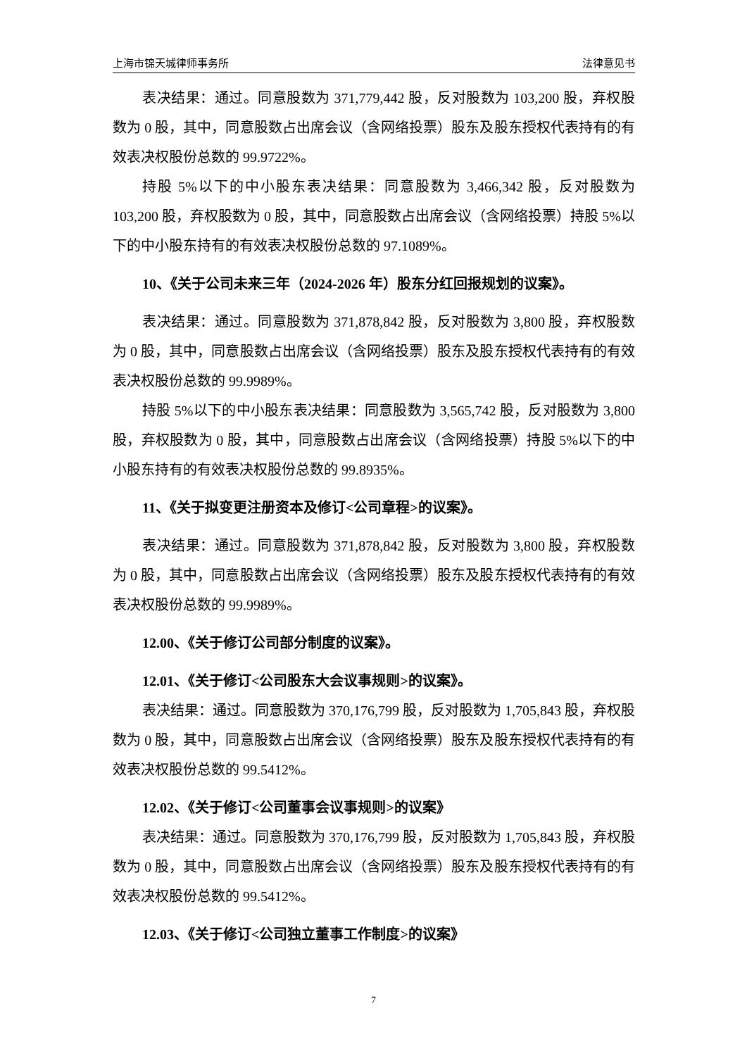上海市锦天城律师事务所 法律意见书
表决结果：通过。同意股数为 371,779,442 股，反对股数为 103,200 股，弃权股数为 0 股，其中，同意股数占出席会议（含网络投票）股东及股东授权代表持有的有效表决权股份总数的 99.9722%。
持股 5%以下的中小股东表决结果：同意股数为 3,466,342 股，反对股数为 103,200 股，弃权股数为 0 股，其中，同意股数占出席会议（含网络投票）持股 5%以下的中小股东持有的有效表决权股份总数的 97.1089%。
10、《关于公司未来三年（2024-2026 年）股东分红回报规划的议案》。
表决结果：通过。同意股数为 371,878,842 股，反对股数为 3,800 股，弃权股数为 0 股，其中，同意股数占出席会议（含网络投票）股东及股东授权代表持有的有效表决权股份总数的 99.9989%。
持股 5%以下的中小股东表决结果：同意股数为 3,565,742 股，反对股数为 3,800 股，弃权股数为 0 股，其中，同意股数占出席会议（含网络投票）持股 5%以下的中小股东持有的有效表决权股份总数的 99.8935%。
11、《关于拟变更注册资本及修订<公司章程>的议案》。
表决结果：通过。同意股数为 371,878,842 股，反对股数为 3,800 股，弃权股数为 0 股，其中，同意股数占出席会议（含网络投票）股东及股东授权代表持有的有效表决权股份总数的 99.9989%。
12.00、《关于修订公司部分制度的议案》。
12.01、《关于修订<公司股东大会议事规则>的议案》。
表决结果：通过。同意股数为 370,176,799 股，反对股数为 1,705,843 股，弃权股数为 0 股，其中，同意股数占出席会议（含网络投票）股东及股东授权代表持有的有效表决权股份总数的 99.5412%。
12.02、《关于修订<公司董事会议事规则>的议案》
表决结果：通过。同意股数为 370,176,799 股，反对股数为 1,705,843 股，弃权股数为 0 股，其中，同意股数占出席会议（含网络投票）股东及股东授权代表持有的有效表决权股份总数的 99.5412%。
12.03、《关于修订<公司独立董事工作制度>的议案》
7